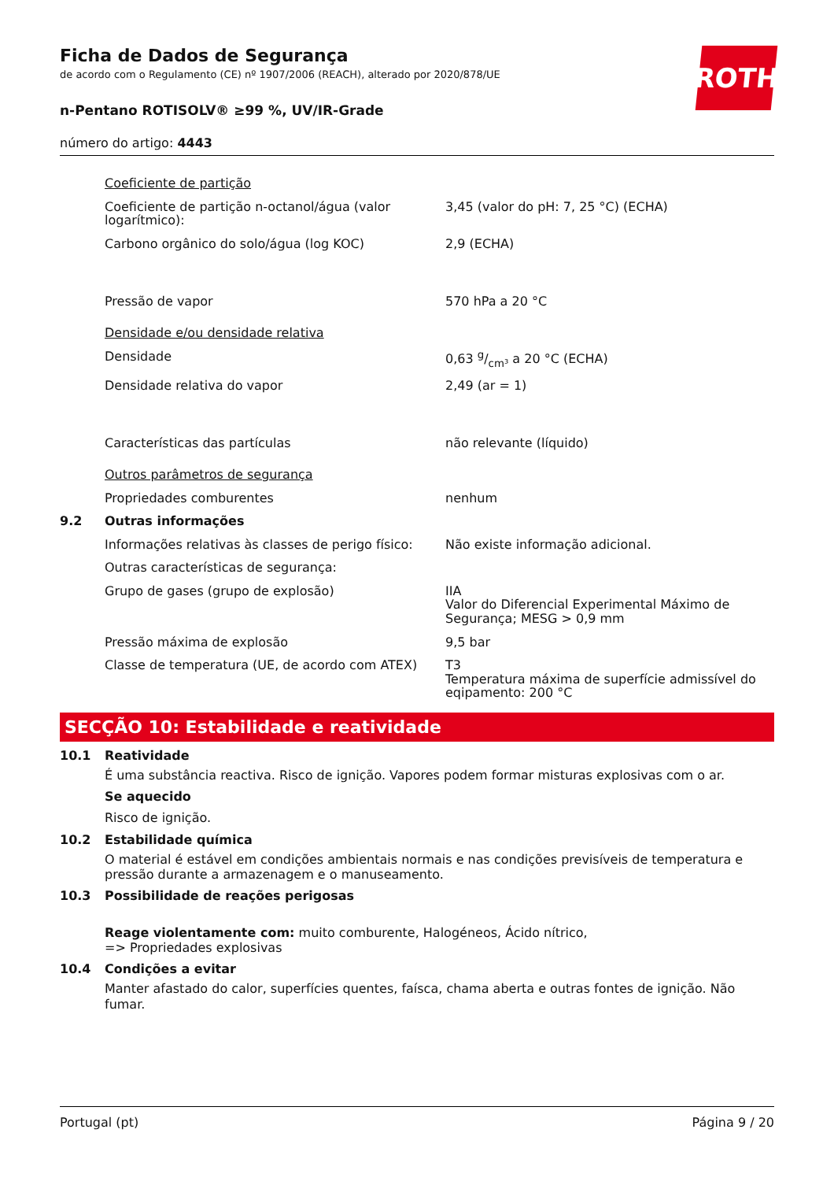ROTH
Ficha de Dados de Segurança
de acordo com o Regulamento (CE) nº 1907/2006 (REACH), alterado por 2020/878/UE
n-Pentano ROTISOLV® ≥99 %, UV/IR-Grade
número do artigo: 4443
| | Coeficiente de partição | |
| | Coeficiente de partição n-octanol/água (valor logarítmico): | 3,45 (valor do pH: 7, 25 °C) (ECHA) |
| | Carbono orgânico do solo/água (log KOC) | 2,9 (ECHA) |
| | Pressão de vapor | 570 hPa a 20 °C |
| | Densidade e/ou densidade relativa | |
| | Densidade | 0,63 g/cm³ a 20 °C (ECHA) |
| | Densidade relativa do vapor | 2,49 (ar = 1) |
| | Características das partículas | não relevante (líquido) |
| | Outros parâmetros de segurança | |
| | Propriedades comburentes | nenhum |
| 9.2 | Outras informações | |
| | Informações relativas às classes de perigo físico: | Não existe informação adicional. |
| | Outras características de segurança: | |
| | Grupo de gases (grupo de explosão) | IIA Valor do Diferencial Experimental Máximo de Segurança; MESG > 0,9 mm |
| | Pressão máxima de explosão | 9,5 bar |
| | Classe de temperatura (UE, de acordo com ATEX) | T3 Temperatura máxima de superfície admissível do eqipamento: 200 °C |
SECÇÃO 10: Estabilidade e reatividade
10.1 Reatividade
É uma substância reactiva. Risco de ignição. Vapores podem formar misturas explosivas com o ar.
Se aquecido
Risco de ignição.
10.2 Estabilidade química
O material é estável em condições ambientais normais e nas condições previsíveis de temperatura e pressão durante a armazenagem e o manuseamento.
10.3 Possibilidade de reações perigosas
Reage violentamente com: muito comburente, Halogéneos, Ácido nítrico,
=> Propriedades explosivas
10.4 Condições a evitar
Manter afastado do calor, superfícies quentes, faísca, chama aberta e outras fontes de ignição. Não fumar.
Portugal (pt) Página 9 / 20